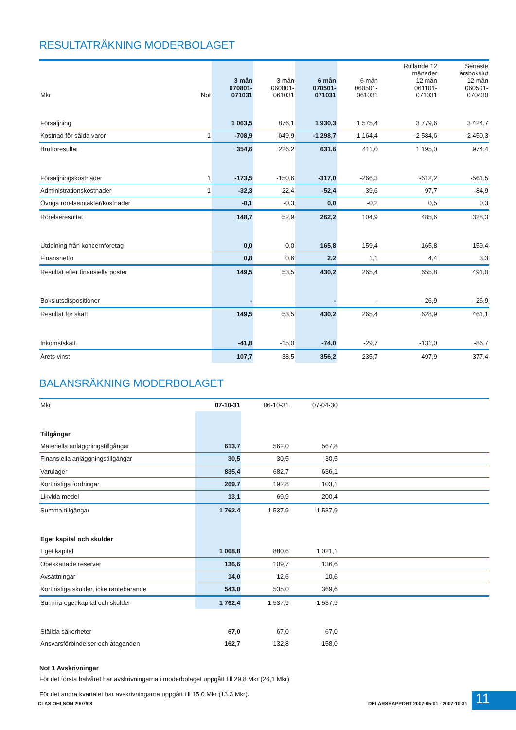RESULTATRÄKNING MODERBOLAGET
| Mkr | Not | 3 mån 070801- 071031 | 3 mån 060801- 061031 | 6 mån 070501- 071031 | 6 mån 060501- 061031 | Rullande 12 månader 12 mån 061101- 071031 | Senaste årsbokslut 12 mån 060501- 070430 |
| --- | --- | --- | --- | --- | --- | --- | --- |
| Försäljning | | 1 063,5 | 876,1 | 1 930,3 | 1 575,4 | 3 779,6 | 3 424,7 |
| Kostnad för sålda varor | 1 | -708,9 | -649,9 | -1 298,7 | -1 164,4 | -2 584,6 | -2 450,3 |
| Bruttoresultat | | 354,6 | 226,2 | 631,6 | 411,0 | 1 195,0 | 974,4 |
| Försäljningskostnader | 1 | -173,5 | -150,6 | -317,0 | -266,3 | -612,2 | -561,5 |
| Administrationskostnader | 1 | -32,3 | -22,4 | -52,4 | -39,6 | -97,7 | -84,9 |
| Övriga rörelseintäkter/kostnader | | -0,1 | -0,3 | 0,0 | -0,2 | 0,5 | 0,3 |
| Rörelseresultat | | 148,7 | 52,9 | 262,2 | 104,9 | 485,6 | 328,3 |
| Utdelning från koncernföretag | | 0,0 | 0,0 | 165,8 | 159,4 | 165,8 | 159,4 |
| Finansnetto | | 0,8 | 0,6 | 2,2 | 1,1 | 4,4 | 3,3 |
| Resultat efter finansiella poster | | 149,5 | 53,5 | 430,2 | 265,4 | 655,8 | 491,0 |
| Bokslutsdispositioner | | - | - | - | - | -26,9 | -26,9 |
| Resultat för skatt | | 149,5 | 53,5 | 430,2 | 265,4 | 628,9 | 461,1 |
| Inkomstskatt | | -41,8 | -15,0 | -74,0 | -29,7 | -131,0 | -86,7 |
| Årets vinst | | 107,7 | 38,5 | 356,2 | 235,7 | 497,9 | 377,4 |
BALANSRÄKNING MODERBOLAGET
| Mkr | 07-10-31 | 06-10-31 | 07-04-30 | |
| --- | --- | --- | --- | --- |
| Tillgångar | | | | |
| Materiella anläggningstillgångar | 613,7 | 562,0 | 567,8 | |
| Finansiella anläggningstillgångar | 30,5 | 30,5 | 30,5 | |
| Varulager | 835,4 | 682,7 | 636,1 | |
| Kortfristiga fordringar | 269,7 | 192,8 | 103,1 | |
| Likvida medel | 13,1 | 69,9 | 200,4 | |
| Summa tillgångar | 1 762,4 | 1 537,9 | 1 537,9 | |
| Eget kapital och skulder | | | | |
| Eget kapital | 1 068,8 | 880,6 | 1 021,1 | |
| Obeskattade reserver | 136,6 | 109,7 | 136,6 | |
| Avsättningar | 14,0 | 12,6 | 10,6 | |
| Kortfristiga skulder, icke räntebärande | 543,0 | 535,0 | 369,6 | |
| Summa eget kapital och skulder | 1 762,4 | 1 537,9 | 1 537,9 | |
| Ställda säkerheter | 67,0 | 67,0 | 67,0 | |
| Ansvarsförbindelser och åtaganden | 162,7 | 132,8 | 158,0 | |
Not 1 Avskrivningar
För det första halvåret har avskrivningarna i moderbolaget uppgått till 29,8 Mkr (26,1 Mkr).
För det andra kvartalet har avskrivningarna uppgått till 15,0 Mkr (13,3 Mkr).
CLAS OHLSON 2007/08
DELÅRSRAPPORT 2007-05-01 - 2007-10-31
11